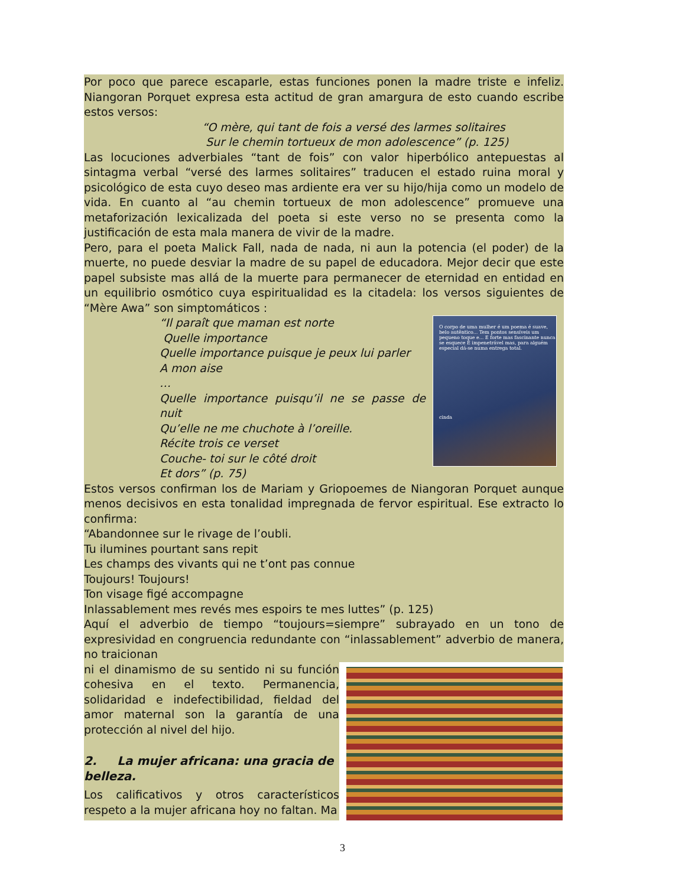Por poco que parece escaparle, estas funciones ponen la madre triste e infeliz. Niangoran Porquet expresa esta actitud de gran amargura de esto cuando escribe estos versos:
“O mère, qui tant de fois a versé des larmes solitaires
Sur le chemin tortueux de mon adolescence” (p. 125)
Las locuciones adverbiales “tant de fois” con valor hiperbólico antepuestas al sintagma verbal “versé des larmes solitaires” traducen el estado ruina moral y psicológico de esta cuyo deseo mas ardiente era ver su hijo/hija como un modelo de vida. En cuanto al “au chemin tortueux de mon adolescence” promueve una metaforización lexicalizada del poeta si este verso no se presenta como la justificación de esta mala manera de vivir de la madre.
Pero, para el poeta Malick Fall, nada de nada, ni aun la potencia (el poder) de la muerte, no puede desviar la madre de su papel de educadora. Mejor decir que este papel subsiste mas allá de la muerte para permanecer de eternidad en entidad en un equilibrio osmótico cuya espiritualidad es la citadela: los versos siguientes de “Mère Awa” son simptomáticos :
O corpo de uma mulher é um poema é suave, belo autêntico... Tem pontos sensíveis um pequeno toque e... E forte mas fascinante nunca se esquece É impenetrável mas, para alguém especial dá-se numa entrega total.
cinda
“Il paraît que maman est norte
Quelle importance
Quelle importance puisque je peux lui parler
A mon aise
…
Quelle importance puisqu’il ne se passe de nuit
Qu’elle ne me chuchote à l’oreille.
Récite trois ce verset
Couche- toi sur le côté droit
Et dors” (p. 75)
Estos versos confirman los de Mariam y Griopoemes de Niangoran Porquet aunque menos decisivos en esta tonalidad impregnada de fervor espiritual. Ese extracto lo confirma:
“Abandonnee sur le rivage de l’oubli.
Tu ilumines pourtant sans repit
Les champs des vivants qui ne t’ont pas connue
Toujours! Toujours!
Ton visage figé accompagne
Inlassablement mes revés mes espoirs te mes luttes” (p. 125)
Aquí el adverbio de tiempo “toujours=siempre” subrayado en un tono de expresividad en congruencia redundante con “inlassablement” adverbio de manera, no traicionan
ni el dinamismo de su sentido ni su función cohesiva en el texto. Permanencia, solidaridad e indefectibilidad, fieldad del amor maternal son la garantía de una protección al nivel del hijo.
2. La mujer africana: una gracia de belleza.
Los calificativos y otros característicos respeto a la mujer africana hoy no faltan. Ma
3